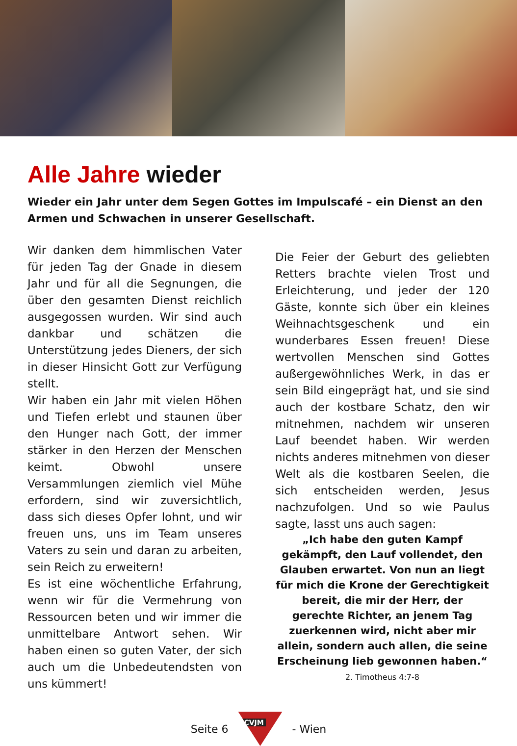Alle Jahre wieder
Wieder ein Jahr unter dem Segen Gottes im Impulscafé – ein Dienst an den Armen und Schwachen in unserer Gesellschaft.
Wir danken dem himmlischen Vater für jeden Tag der Gnade in diesem Jahr und für all die Segnungen, die über den gesamten Dienst reichlich ausgegossen wurden. Wir sind auch dankbar und schätzen die Unterstützung jedes Dieners, der sich in dieser Hinsicht Gott zur Verfügung stellt.
Wir haben ein Jahr mit vielen Höhen und Tiefen erlebt und staunen über den Hunger nach Gott, der immer stärker in den Herzen der Menschen keimt. Obwohl unsere Versammlungen ziemlich viel Mühe erfordern, sind wir zuversichtlich, dass sich dieses Opfer lohnt, und wir freuen uns, uns im Team unseres Vaters zu sein und daran zu arbeiten, sein Reich zu erweitern!
Es ist eine wöchentliche Erfahrung, wenn wir für die Vermehrung von Ressourcen beten und wir immer die unmittelbare Antwort sehen. Wir haben einen so guten Vater, der sich auch um die Unbedeutendsten von uns kümmert!
Die Feier der Geburt des geliebten Retters brachte vielen Trost und Erleichterung, und jeder der 120 Gäste, konnte sich über ein kleines Weihnachtsgeschenk und ein wunderbares Essen freuen! Diese wertvollen Menschen sind Gottes außergewöhnliches Werk, in das er sein Bild eingeprägt hat, und sie sind auch der kostbare Schatz, den wir mitnehmen, nachdem wir unseren Lauf beendet haben. Wir werden nichts anderes mitnehmen von dieser Welt als die kostbaren Seelen, die sich entscheiden werden, Jesus nachzufolgen. Und so wie Paulus sagte, lasst uns auch sagen:
„Ich habe den guten Kampf gekämpft, den Lauf vollendet, den Glauben erwartet. Von nun an liegt für mich die Krone der Gerechtigkeit bereit, die mir der Herr, der gerechte Richter, an jenem Tag zuerkennen wird, nicht aber mir allein, sondern auch allen, die seine Erscheinung lieb gewonnen haben.“
2. Timotheus 4:7-8
Seite 6
CVJM
- Wien